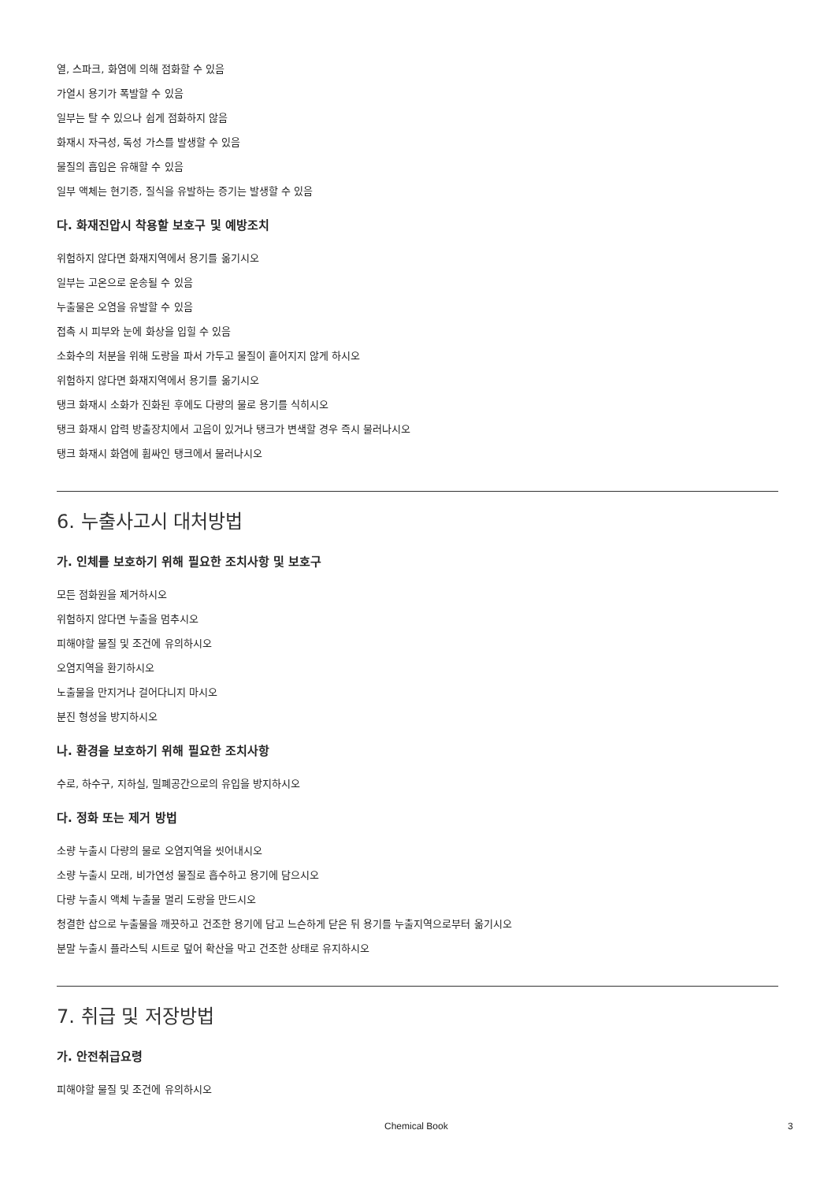열, 스파크, 화염에 의해 점화할 수 있음
가열시 용기가 폭발할 수 있음
일부는 탈 수 있으나 쉽게 점화하지 않음
화재시 자극성, 독성 가스를 발생할 수 있음
물질의 흡입은 유해할 수 있음
일부 액체는 현기증, 질식을 유발하는 증기는 발생할 수 있음
다. 화재진압시 착용할 보호구 및 예방조치
위험하지 않다면 화재지역에서 용기를 옮기시오
일부는 고온으로 운송될 수 있음
누출물은 오염을 유발할 수 있음
접촉 시 피부와 눈에 화상을 입힐 수 있음
소화수의 처분을 위해 도랑을 파서 가두고 물질이 흩어지지 않게 하시오
위험하지 않다면 화재지역에서 용기를 옮기시오
탱크 화재시 소화가 진화된 후에도 다량의 물로 용기를 식히시오
탱크 화재시 압력 방출장치에서 고음이 있거나 탱크가 변색할 경우 즉시 물러나시오
탱크 화재시 화염에 휩싸인 탱크에서 물러나시오
6. 누출사고시 대처방법
가. 인체를 보호하기 위해 필요한 조치사항 및 보호구
모든 점화원을 제거하시오
위험하지 않다면 누출을 멈추시오
피해야할 물질 및 조건에 유의하시오
오염지역을 환기하시오
노출물을 만지거나 걸어다니지 마시오
분진 형성을 방지하시오
나. 환경을 보호하기 위해 필요한 조치사항
수로, 하수구, 지하실, 밀폐공간으로의 유입을 방지하시오
다. 정화 또는 제거 방법
소량 누출시 다량의 물로 오염지역을 씻어내시오
소량 누출시 모래, 비가연성 물질로 흡수하고 용기에 담으시오
다량 누출시 액체 누출물 멀리 도랑을 만드시오
청결한 삽으로 누출물을 깨끗하고 건조한 용기에 담고 느슨하게 닫은 뒤 용기를 누출지역으로부터 옮기시오
분말 누출시 플라스틱 시트로 덮어 확산을 막고 건조한 상태로 유지하시오
7. 취급 및 저장방법
가. 안전취급요령
피해야할 물질 및 조건에 유의하시오
Chemical Book 3